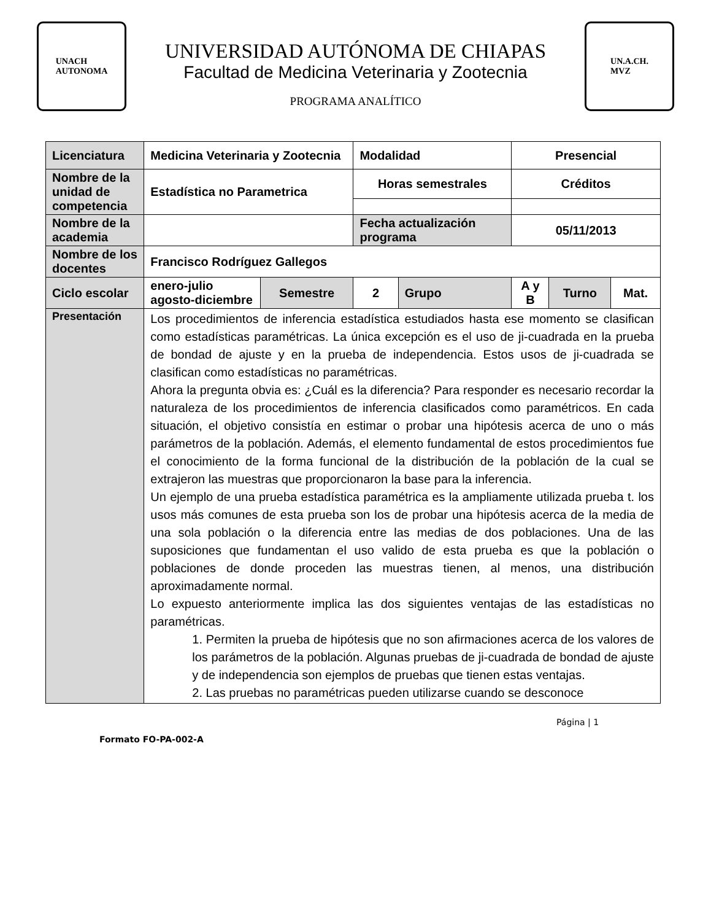UNACH
AUTONOMA
UNIVERSIDAD AUTÓNOMA DE CHIAPAS
Facultad de Medicina Veterinaria y Zootecnia
PROGRAMA ANALÍTICO
UN.A.CH.
MVZ
| Licenciatura | Medicina Veterinaria y Zootecnia | | Modalidad | | Presencial | | |
| Nombre de la unidad de competencia | Estadística no Parametrica | | Horas semestrales | | Créditos | | |
| Nombre de la academia | | | Fecha actualización programa | | 05/11/2013 | | |
| Nombre de los docentes | Francisco Rodríguez Gallegos | | | | | | |
| Ciclo escolar | enero-julio agosto-diciembre | Semestre | 2 | Grupo | A y B | Turno | Mat. |
| Presentación | Los procedimientos de inferencia estadística estudiados hasta ese momento se clasifican como estadísticas paramétricas. La única excepción es el uso de ji-cuadrada en la prueba de bondad de ajuste y en la prueba de independencia. Estos usos de ji-cuadrada se clasifican como estadísticas no paramétricas. Ahora la pregunta obvia es: ¿Cuál es la diferencia? Para responder es necesario recordar la naturaleza de los procedimientos de inferencia clasificados como paramétricos. En cada situación, el objetivo consistía en estimar o probar una hipótesis acerca de uno o más parámetros de la población. Además, el elemento fundamental de estos procedimientos fue el conocimiento de la forma funcional de la distribución de la población de la cual se extrajeron las muestras que proporcionaron la base para la inferencia. Un ejemplo de una prueba estadística paramétrica es la ampliamente utilizada prueba t. los usos más comunes de esta prueba son los de probar una hipótesis acerca de la media de una sola población o la diferencia entre las medias de dos poblaciones. Una de las suposiciones que fundamentan el uso valido de esta prueba es que la población o poblaciones de donde proceden las muestras tienen, al menos, una distribución aproximadamente normal. Lo expuesto anteriormente implica las dos siguientes ventajas de las estadísticas no paramétricas. 1. Permiten la prueba de hipótesis que no son afirmaciones acerca de los valores de los parámetros de la población. Algunas pruebas de ji-cuadrada de bondad de ajuste y de independencia son ejemplos de pruebas que tienen estas ventajas. 2. Las pruebas no paramétricas pueden utilizarse cuando se desconoce | | | | | | |
Página | 1
Formato FO-PA-002-A